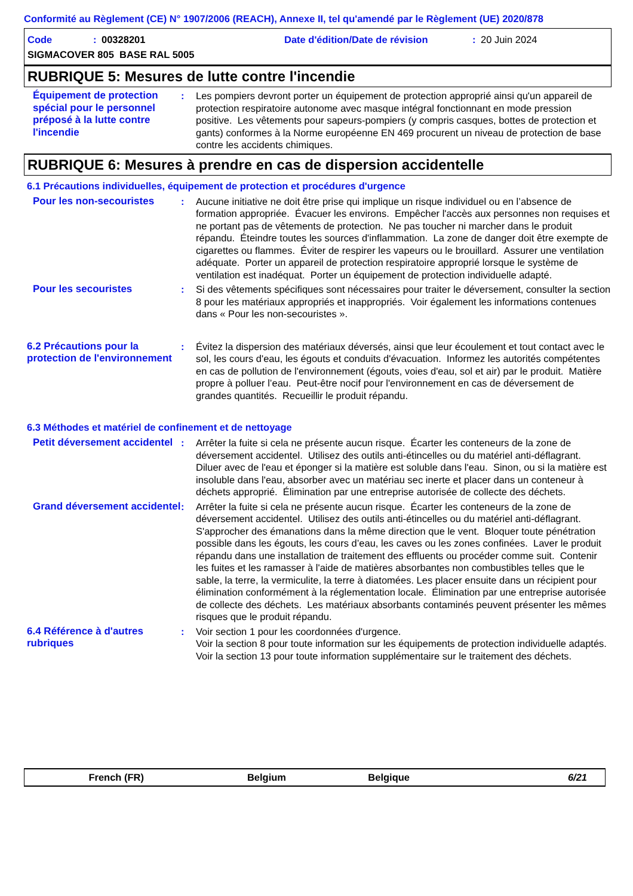Conformité au Règlement (CE) N° 1907/2006 (REACH), Annexe II, tel qu'amendé par le Règlement (UE) 2020/878
Code: 00328201 Date d'édition/Date de révision: 20 Juin 2024
SIGMACOVER 805 BASE RAL 5005
RUBRIQUE 5: Mesures de lutte contre l'incendie
Équipement de protection spécial pour le personnel préposé à la lutte contre l'incendie
: Les pompiers devront porter un équipement de protection approprié ainsi qu'un appareil de protection respiratoire autonome avec masque intégral fonctionnant en mode pression positive. Les vêtements pour sapeurs-pompiers (y compris casques, bottes de protection et gants) conformes à la Norme européenne EN 469 procurent un niveau de protection de base contre les accidents chimiques.
RUBRIQUE 6: Mesures à prendre en cas de dispersion accidentelle
6.1 Précautions individuelles, équipement de protection et procédures d'urgence
Pour les non-secouristes : Aucune initiative ne doit être prise qui implique un risque individuel ou en l’absence de formation appropriée. Évacuer les environs. Empêcher l'accès aux personnes non requises et ne portant pas de vêtements de protection. Ne pas toucher ni marcher dans le produit répandu. Éteindre toutes les sources d'inflammation. La zone de danger doit être exempte de cigarettes ou flammes. Éviter de respirer les vapeurs ou le brouillard. Assurer une ventilation adéquate. Porter un appareil de protection respiratoire approprié lorsque le système de ventilation est inadéquat. Porter un équipement de protection individuelle adapté.
Pour les secouristes : Si des vêtements spécifiques sont nécessaires pour traiter le déversement, consulter la section 8 pour les matériaux appropriés et inappropriés. Voir également les informations contenues dans « Pour les non-secouristes ».
6.2 Précautions pour la protection de l'environnement
: Évitez la dispersion des matériaux déversés, ainsi que leur écoulement et tout contact avec le sol, les cours d'eau, les égouts et conduits d'évacuation. Informez les autorités compétentes en cas de pollution de l'environnement (égouts, voies d'eau, sol et air) par le produit. Matière propre à polluer l’eau. Peut-être nocif pour l'environnement en cas de déversement de grandes quantités. Recueillir le produit répandu.
6.3 Méthodes et matériel de confinement et de nettoyage
Petit déversement accidentel
: Arrêter la fuite si cela ne présente aucun risque. Écarter les conteneurs de la zone de déversement accidentel. Utilisez des outils anti-étincelles ou du matériel anti-déflagrant. Diluer avec de l'eau et éponger si la matière est soluble dans l'eau. Sinon, ou si la matière est insoluble dans l'eau, absorber avec un matériau sec inerte et placer dans un conteneur à déchets approprié. Élimination par une entreprise autorisée de collecte des déchets.
Grand déversement accidentel
: Arrêter la fuite si cela ne présente aucun risque. Écarter les conteneurs de la zone de déversement accidentel. Utilisez des outils anti-étincelles ou du matériel anti-déflagrant. S'approcher des émanations dans la même direction que le vent. Bloquer toute pénétration possible dans les égouts, les cours d’eau, les caves ou les zones confinées. Laver le produit répandu dans une installation de traitement des effluents ou procéder comme suit. Contenir les fuites et les ramasser à l'aide de matières absorbantes non combustibles telles que le sable, la terre, la vermiculite, la terre à diatomées. Les placer ensuite dans un récipient pour élimination conformément à la réglementation locale. Élimination par une entreprise autorisée de collecte des déchets. Les matériaux absorbants contaminés peuvent présenter les mêmes risques que le produit répandu.
6.4 Référence à d'autres rubriques
: Voir section 1 pour les coordonnées d'urgence.
Voir la section 8 pour toute information sur les équipements de protection individuelle adaptés.
Voir la section 13 pour toute information supplémentaire sur le traitement des déchets.
French (FR) Belgium Belgique 6/21